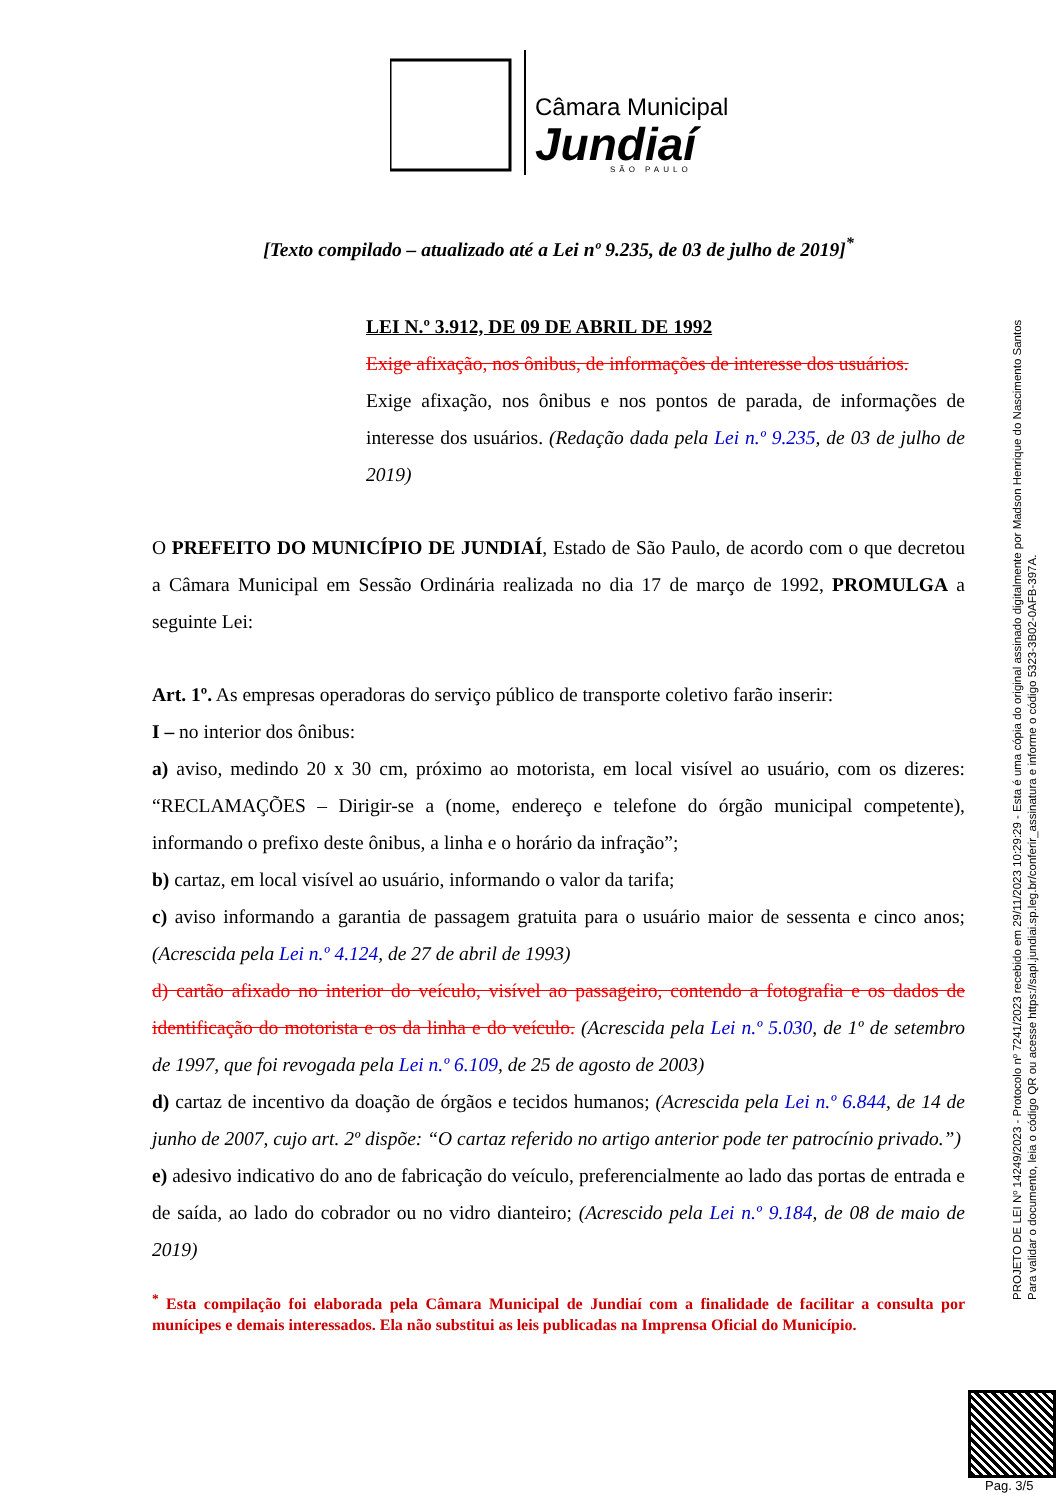Câmara Municipal
Jundiaí
SÃO PAULO
[Texto compilado – atualizado até a Lei nº 9.235, de 03 de julho de 2019]<sup>*</sup>
LEI N.º 3.912, DE 09 DE ABRIL DE 1992
Exige afixação, nos ônibus, de informações de interesse dos usuários.
Exige afixação, nos ônibus e nos pontos de parada, de informações de interesse dos usuários. (Redação dada pela Lei n.º 9.235, de 03 de julho de 2019)
O PREFEITO DO MUNICÍPIO DE JUNDIAÍ, Estado de São Paulo, de acordo com o que decretou a Câmara Municipal em Sessão Ordinária realizada no dia 17 de março de 1992, PROMULGA a seguinte Lei:
Art. 1º. As empresas operadoras do serviço público de transporte coletivo farão inserir:
I – no interior dos ônibus:
a) aviso, medindo 20 x 30 cm, próximo ao motorista, em local visível ao usuário, com os dizeres: “RECLAMAÇÕES – Dirigir-se a (nome, endereço e telefone do órgão municipal competente), informando o prefixo deste ônibus, a linha e o horário da infração”;
b) cartaz, em local visível ao usuário, informando o valor da tarifa;
c) aviso informando a garantia de passagem gratuita para o usuário maior de sessenta e cinco anos; (Acrescida pela Lei n.º 4.124, de 27 de abril de 1993)
d) cartão afixado no interior do veículo, visível ao passageiro, contendo a fotografia e os dados de identificação do motorista e os da linha e do veículo. (Acrescida pela Lei n.º 5.030, de 1º de setembro de 1997, que foi revogada pela Lei n.º 6.109, de 25 de agosto de 2003)
d) cartaz de incentivo da doação de órgãos e tecidos humanos; (Acrescida pela Lei n.º 6.844, de 14 de junho de 2007, cujo art. 2º dispõe: “O cartaz referido no artigo anterior pode ter patrocínio privado.”)
e) adesivo indicativo do ano de fabricação do veículo, preferencialmente ao lado das portas de entrada e de saída, ao lado do cobrador ou no vidro dianteiro; (Acrescido pela Lei n.º 9.184, de 08 de maio de 2019)
<sup>*</sup> Esta compilação foi elaborada pela Câmara Municipal de Jundiaí com a finalidade de facilitar a consulta por munícipes e demais interessados. Ela não substitui as leis publicadas na Imprensa Oficial do Município.
PROJETO DE LEI Nº 14249/2023 - Protocolo nº 7241/2023 recebido em 29/11/2023 10:29:29 - Esta é uma cópia do original assinado digitalmente por Madson Henrique do Nascimento Santos
Para validar o documento, leia o código QR ou acesse https://sapl.jundiai.sp.leg.br/conferir_assinatura e informe o código 5323-3B02-0AFB-397A.
Pag. 3/5